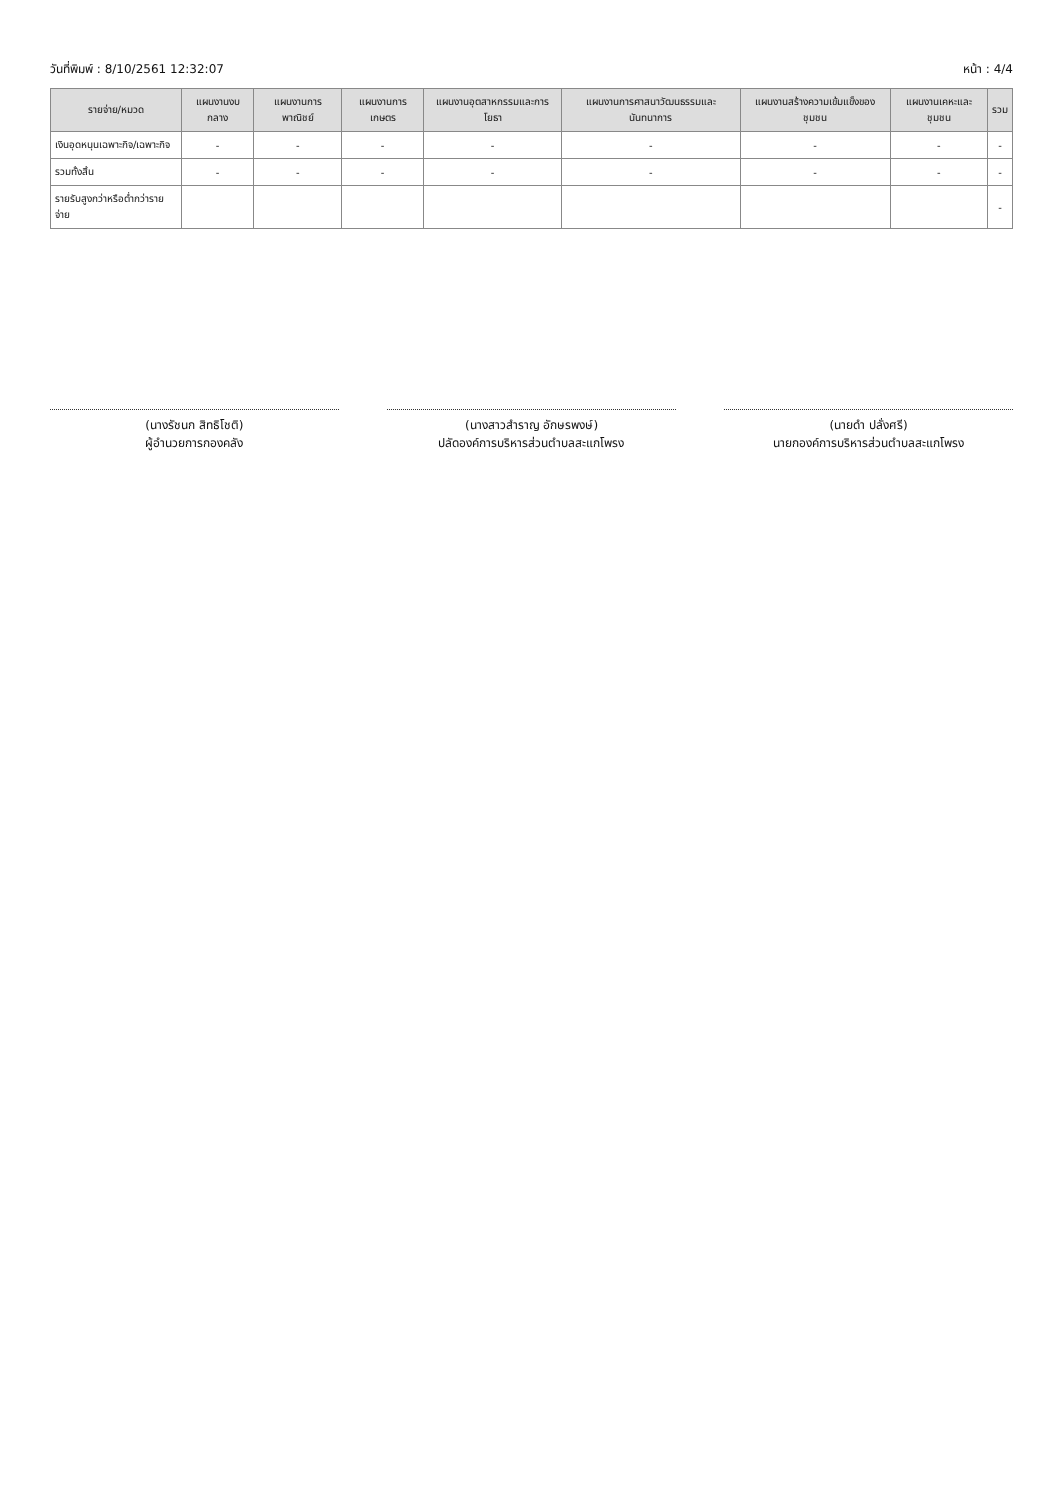วันที่พิมพ์ : 8/10/2561 12:32:07 หน้า : 4/4
| รายจ่าย/หมวด | แผนงานงบกลาง | แผนงานการพาณิชย์ | แผนงานการเกษตร | แผนงานอุตสาหกรรมและการโยธา | แผนงานการศาสนาวัฒนธรรมและนันทนาการ | แผนงานสร้างความเข้มแข็งของชุมชน | แผนงานเคหะและชุมชน | รวม |
| --- | --- | --- | --- | --- | --- | --- | --- | --- |
| เงินอุดหนุนเฉพาะกิจ/เฉพาะกิจ | - | - | - | - | - | - | - | - |
| รวมทั้งสิ้น | - | - | - | - | - | - | - | - |
| รายรับสูงกว่าหรือต่ำกว่ารายจ่าย | | | | | | | | - |
(นางรัชนก สิทธิโชติ)
ผู้อำนวยการกองคลัง
(นางสาวสำราญ อักษรพงษ์)
ปลัดองค์การบริหารส่วนตำบลสะแกโพรง
(นายดำ ปลั่งศรี)
นายกองค์การบริหารส่วนตำบลสะแกโพรง